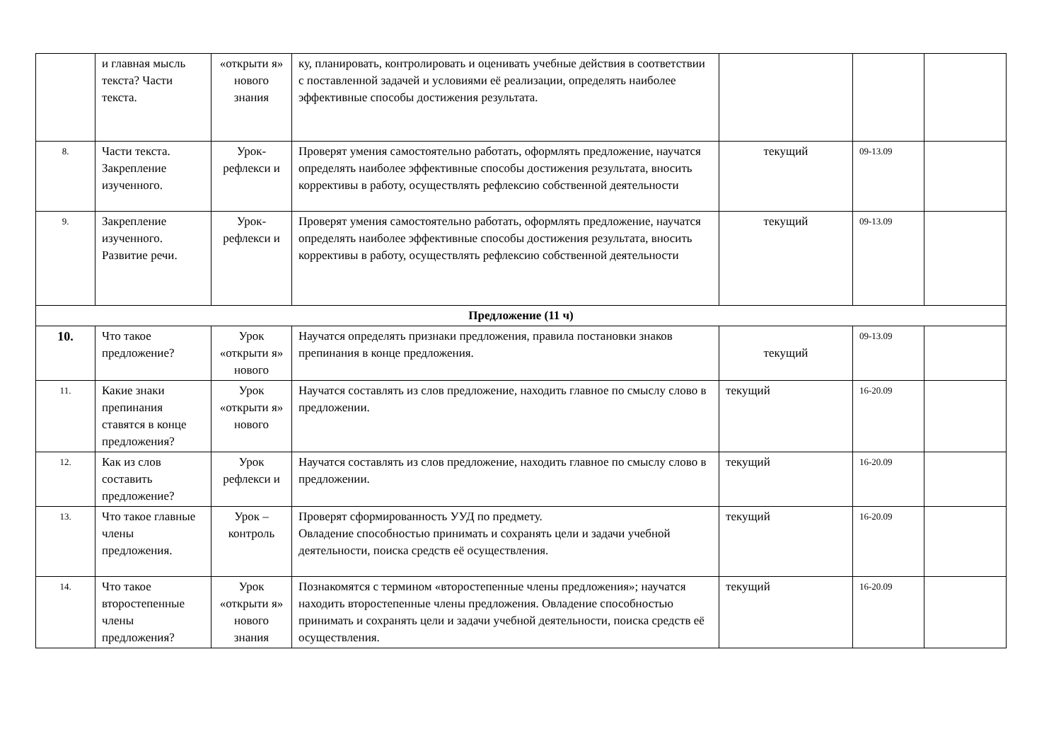| | и главная мысль текста? Части текста. | «открыти я» нового знания | ку, планировать, контролировать и оценивать учебные действия в соответствии с поставленной задачей и условиями её реализации, определять наиболее эффективные способы достижения результата. | | | |
| 8. | Части текста. Закрепление изученного. | Урок-рефлекси и | Проверят умения самостоятельно работать, оформлять предложение, научатся определять наиболее эффективные способы достижения результата, вносить коррективы в работу, осуществлять рефлексию собственной деятельности | текущий | 09-13.09 | |
| 9. | Закрепление изученного. Развитие речи. | Урок-рефлекси и | Проверят умения самостоятельно работать, оформлять предложение, научатся определять наиболее эффективные способы достижения результата, вносить коррективы в работу, осуществлять рефлексию собственной деятельности | текущий | 09-13.09 | |
| Предложение (11 ч) | | | | | | |
| 10. | Что такое предложение? | Урок «открыти я» нового | Научатся определять признаки предложения, правила постановки знаков препинания в конце предложения. | текущий | 09-13.09 | |
| 11. | Какие знаки препинания ставятся в конце предложения? | Урок «открыти я» нового | Научатся составлять из слов предложение, находить главное по смыслу слово в предложении. | текущий | 16-20.09 | |
| 12. | Как из слов составить предложение? | Урок рефлекси и | Научатся составлять из слов предложение, находить главное по смыслу слово в предложении. | текущий | 16-20.09 | |
| 13. | Что такое главные члены предложения. | Урок – контроль | Проверят сформированность УУД по предмету. Овладение способностью принимать и сохранять цели и задачи учебной деятельности, поиска средств её осуществления. | текущий | 16-20.09 | |
| 14. | Что такое второстепенные члены предложения? | Урок «открыти я» нового знания | Познакомятся с термином «второстепенные члены предложения»; научатся находить второстепенные члены предложения. Овладение способностью принимать и сохранять цели и задачи учебной деятельности, поиска средств её осуществления. | текущий | 16-20.09 | |